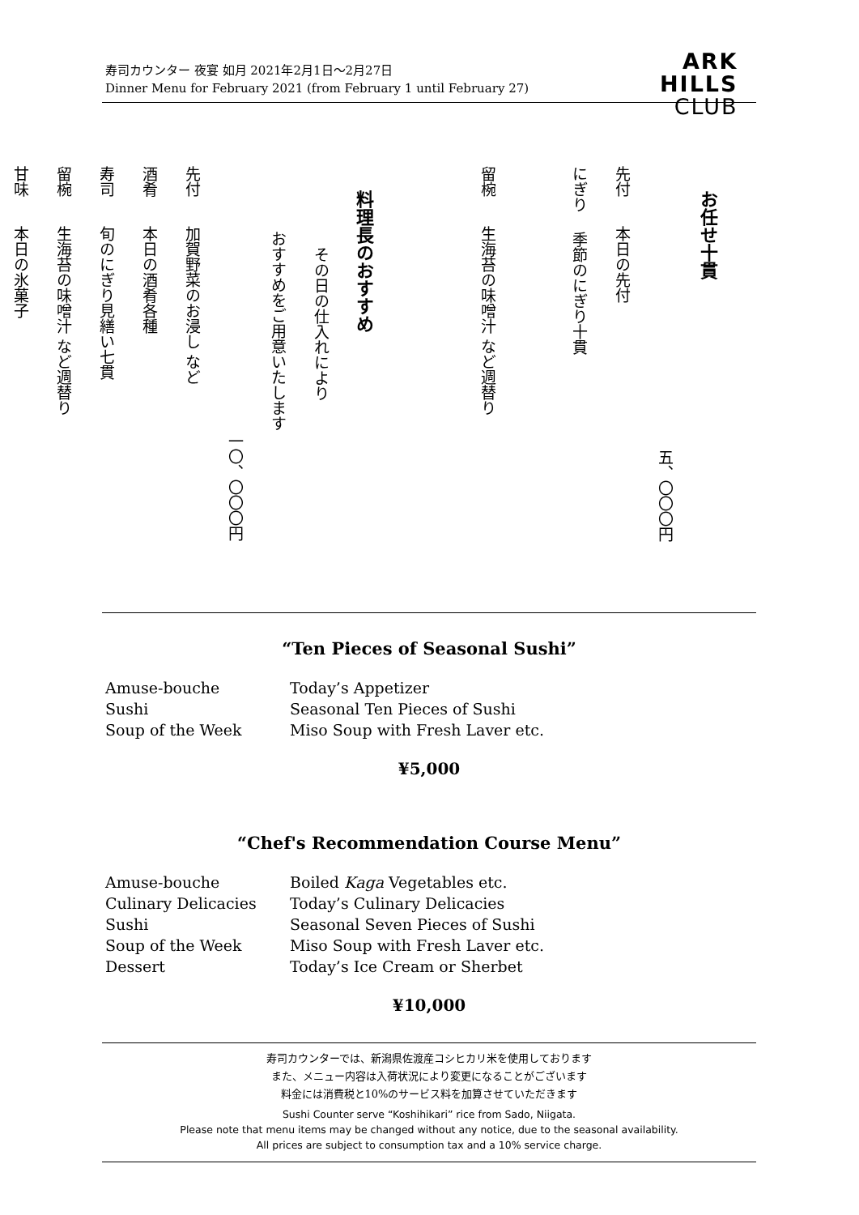寿司カウンター 夜宴 如月 2021年2月1日～2月27日
Dinner Menu for February 2021 (from February 1 until February 27)
ARK
HILLS
CLUB
お任せ十貫
五、〇〇〇円
先付 本日の先付
にぎり 季節のにぎり十貫
留椀 生海苔の味噌汁 など週替り
料理長のおすすめ
その日の仕入れにより
おすすめをご用意いたします
一〇、〇〇〇円
先付 加賀野菜のお浸し など
酒肴 本日の酒肴各種
寿司 旬のにぎり見繕い七貫
留椀 生海苔の味噌汁 など週替り
甘味 本日の氷菓子
“Ten Pieces of Seasonal Sushi”
Amuse-bouche Today’s Appetizer
Sushi Seasonal Ten Pieces of Sushi
Soup of the Week Miso Soup with Fresh Laver etc.
¥5,000
“Chef's Recommendation Course Menu”
Amuse-bouche Boiled Kaga Vegetables etc.
Culinary Delicacies Today’s Culinary Delicacies
Sushi Seasonal Seven Pieces of Sushi
Soup of the Week Miso Soup with Fresh Laver etc.
Dessert Today’s Ice Cream or Sherbet
¥10,000
寿司カウンターでは、新潟県佐渡産コシヒカリ米を使用しております
また、メニュー内容は入荷状況により変更になることがございます
料金には消費税と10%のサービス料を加算させていただきます
Sushi Counter serve “Koshihikari” rice from Sado, Niigata.
Please note that menu items may be changed without any notice, due to the seasonal availability.
All prices are subject to consumption tax and a 10% service charge.